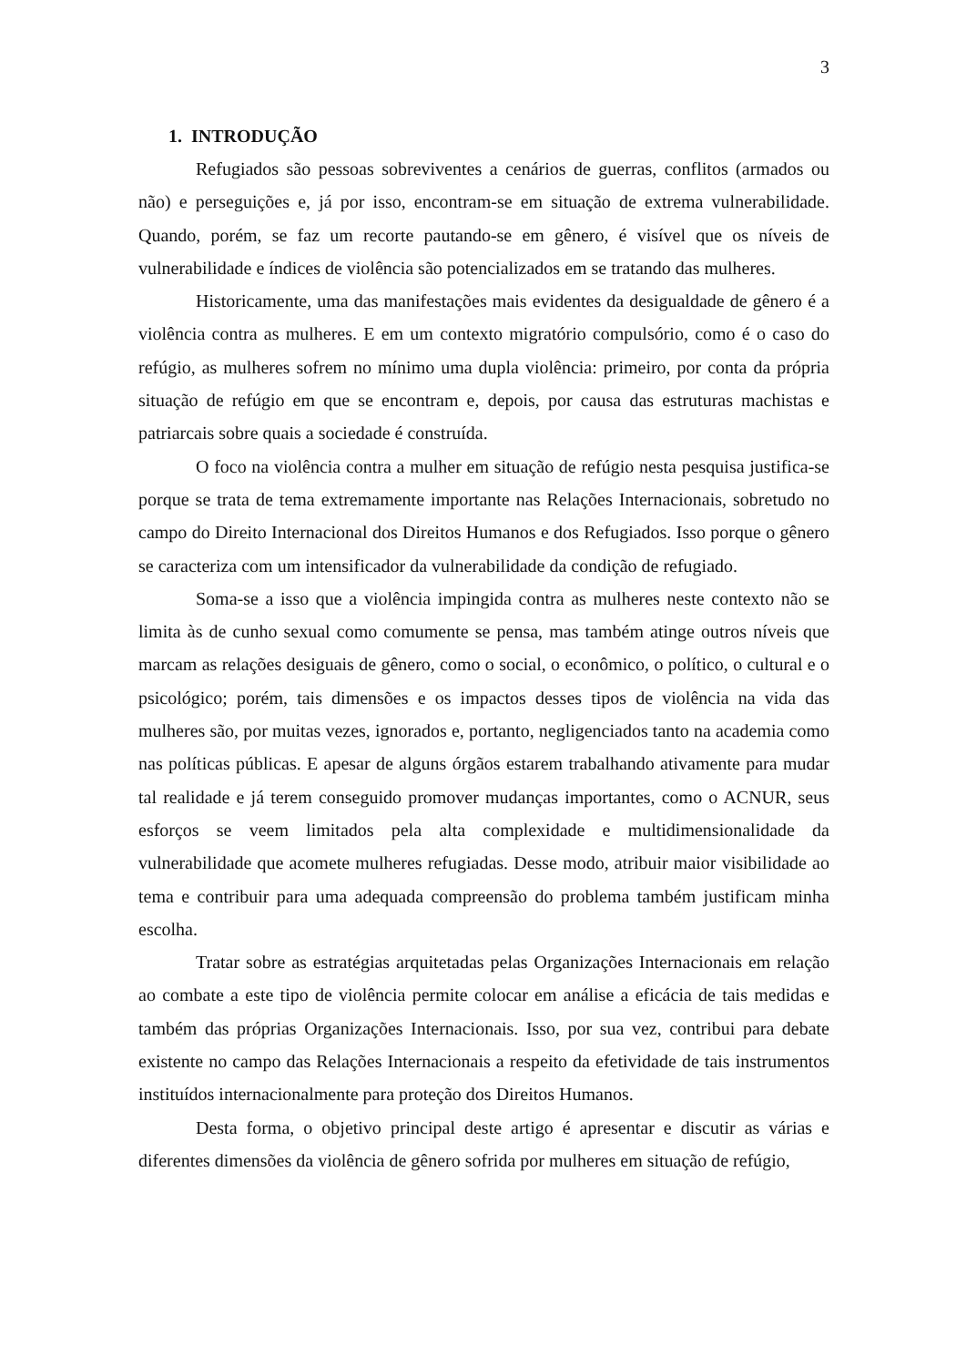3
1. INTRODUÇÃO
Refugiados são pessoas sobreviventes a cenários de guerras, conflitos (armados ou não) e perseguições e, já por isso, encontram-se em situação de extrema vulnerabilidade. Quando, porém, se faz um recorte pautando-se em gênero, é visível que os níveis de vulnerabilidade e índices de violência são potencializados em se tratando das mulheres.
Historicamente, uma das manifestações mais evidentes da desigualdade de gênero é a violência contra as mulheres. E em um contexto migratório compulsório, como é o caso do refúgio, as mulheres sofrem no mínimo uma dupla violência: primeiro, por conta da própria situação de refúgio em que se encontram e, depois, por causa das estruturas machistas e patriarcais sobre quais a sociedade é construída.
O foco na violência contra a mulher em situação de refúgio nesta pesquisa justifica-se porque se trata de tema extremamente importante nas Relações Internacionais, sobretudo no campo do Direito Internacional dos Direitos Humanos e dos Refugiados. Isso porque o gênero se caracteriza com um intensificador da vulnerabilidade da condição de refugiado.
Soma-se a isso que a violência impingida contra as mulheres neste contexto não se limita às de cunho sexual como comumente se pensa, mas também atinge outros níveis que marcam as relações desiguais de gênero, como o social, o econômico, o político, o cultural e o psicológico; porém, tais dimensões e os impactos desses tipos de violência na vida das mulheres são, por muitas vezes, ignorados e, portanto, negligenciados tanto na academia como nas políticas públicas. E apesar de alguns órgãos estarem trabalhando ativamente para mudar tal realidade e já terem conseguido promover mudanças importantes, como o ACNUR, seus esforços se veem limitados pela alta complexidade e multidimensionalidade da vulnerabilidade que acomete mulheres refugiadas. Desse modo, atribuir maior visibilidade ao tema e contribuir para uma adequada compreensão do problema também justificam minha escolha.
Tratar sobre as estratégias arquitetadas pelas Organizações Internacionais em relação ao combate a este tipo de violência permite colocar em análise a eficácia de tais medidas e também das próprias Organizações Internacionais. Isso, por sua vez, contribui para debate existente no campo das Relações Internacionais a respeito da efetividade de tais instrumentos instituídos internacionalmente para proteção dos Direitos Humanos.
Desta forma, o objetivo principal deste artigo é apresentar e discutir as várias e diferentes dimensões da violência de gênero sofrida por mulheres em situação de refúgio,